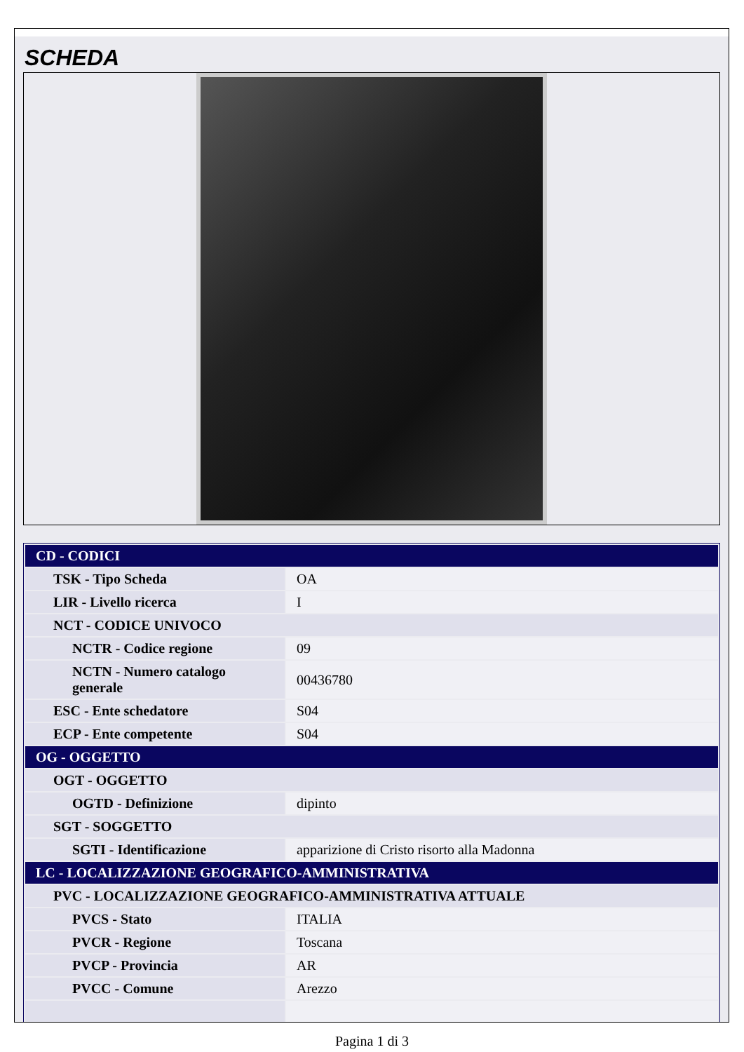SCHEDA
| CD - CODICI | |
| TSK - Tipo Scheda | OA |
| LIR - Livello ricerca | I |
| NCT - CODICE UNIVOCO | |
| NCTR - Codice regione | 09 |
| NCTN - Numero catalogo generale | 00436780 |
| ESC - Ente schedatore | S04 |
| ECP - Ente competente | S04 |
| OG - OGGETTO | |
| OGT - OGGETTO | |
| OGTD - Definizione | dipinto |
| SGT - SOGGETTO | |
| SGTI - Identificazione | apparizione di Cristo risorto alla Madonna |
| LC - LOCALIZZAZIONE GEOGRAFICO-AMMINISTRATIVA | |
| PVC - LOCALIZZAZIONE GEOGRAFICO-AMMINISTRATIVA ATTUALE | |
| PVCS - Stato | ITALIA |
| PVCR - Regione | Toscana |
| PVCP - Provincia | AR |
| PVCC - Comune | Arezzo |
Pagina 1 di 3